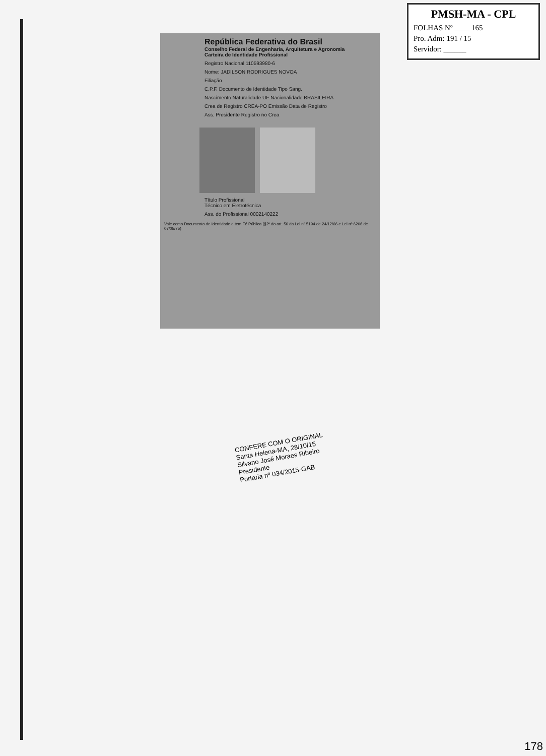PMSH-MA - CPL
FOLHAS Nº ____ 165
Pro. Adm: 191 / 15
Servidor: ______
República Federativa do Brasil
Conselho Federal de Engenharia, Arquitetura e Agronomia
Carteira de Identidade Profissional
Registro Nacional 110593980-6
Nome: JADILSON RODRIGUES NOVOA
Filiação
C.P.F. Documento de Identidade Tipo Sang.
Nascimento Naturalidade UF Nacionalidade BRASILEIRA
Crea de Registro CREA-PO Emissão Data de Registro
Ass. Presidente Registro no Crea
Título Profissional
Técnico em Eletrotécnica
Ass. do Profissional 0002140222
Vale como Documento de Identidade e tem Fé Pública (§2º do art. 56 da Lei nº 5194 de 24/12/66 e Lei nº 6206 de 07/05/75)
CONFERE COM O ORIGINAL
Santa Helena-MA, 28/10/15
Silvano José Moraes Ribeiro
Presidente
Portaria nº 034/2015-GAB
178